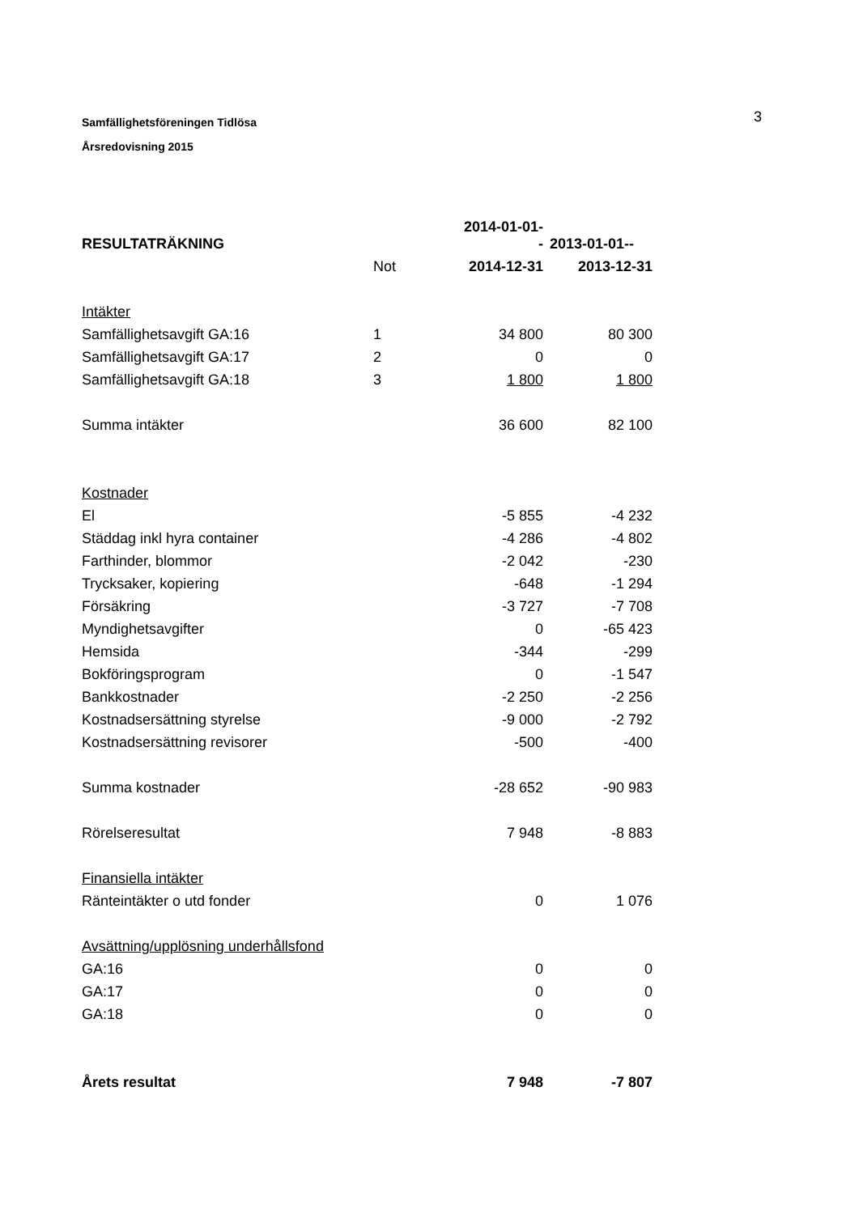Samfällighetsföreningen Tidlösa
Årsredovisning 2015
3
| RESULTATRÄKNING | | 2014-01-01-- | 2013-01-01-- |
| --- | --- | --- | --- |
| | Not | 2014-12-31 | 2013-12-31 |
| Intäkter | | | |
| Samfällighetsavgift GA:16 | 1 | 34 800 | 80 300 |
| Samfällighetsavgift GA:17 | 2 | 0 | 0 |
| Samfällighetsavgift GA:18 | 3 | 1 800 | 1 800 |
| Summa intäkter | | 36 600 | 82 100 |
| Kostnader | | | |
| El | | -5 855 | -4 232 |
| Städdag inkl hyra container | | -4 286 | -4 802 |
| Farthinder, blommor | | -2 042 | -230 |
| Trycksaker, kopiering | | -648 | -1 294 |
| Försäkring | | -3 727 | -7 708 |
| Myndighetsavgifter | | 0 | -65 423 |
| Hemsida | | -344 | -299 |
| Bokföringsprogram | | 0 | -1 547 |
| Bankkostnader | | -2 250 | -2 256 |
| Kostnadsersättning styrelse | | -9 000 | -2 792 |
| Kostnadsersättning revisorer | | -500 | -400 |
| Summa kostnader | | -28 652 | -90 983 |
| Rörelseresultat | | 7 948 | -8 883 |
| Finansiella intäkter | | | |
| Ränteintäkter o utd fonder | | 0 | 1 076 |
| Avsättning/upplösning underhållsfond | | | |
| GA:16 | | 0 | 0 |
| GA:17 | | 0 | 0 |
| GA:18 | | 0 | 0 |
| Årets resultat | | 7 948 | -7 807 |